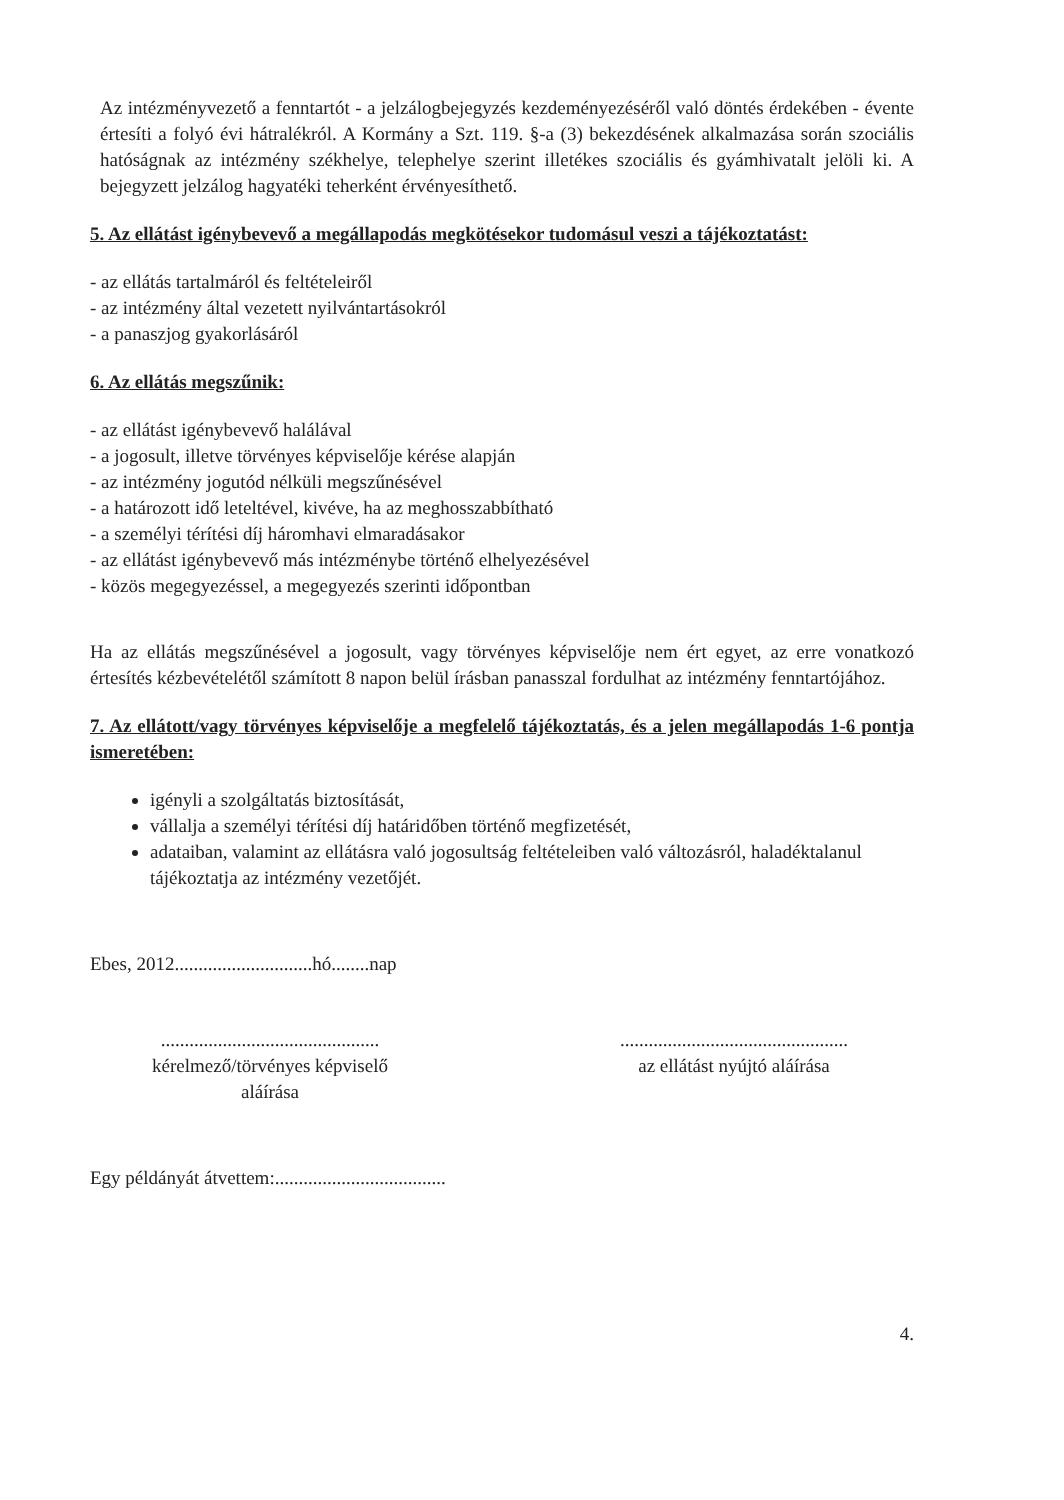Az intézményvezető a fenntartót - a jelzálogbejegyzés kezdeményezéséről való döntés érdekében - évente értesíti a folyó évi hátralékról. A Kormány a Szt. 119. §-a (3) bekezdésének alkalmazása során szociális hatóságnak az intézmény székhelye, telephelye szerint illetékes szociális és gyámhivatalt jelöli ki. A bejegyzett jelzálog hagyatéki teherként érvényesíthető.
5. Az ellátást igénybevevő a megállapodás megkötésekor tudomásul veszi a tájékoztatást:
- az ellátás tartalmáról és feltételeiről
- az intézmény által vezetett nyilvántartásokról
- a panaszjog gyakorlásáról
6. Az ellátás megszűnik:
- az ellátást igénybevevő halálával
- a jogosult, illetve törvényes képviselője kérése alapján
- az intézmény jogutód nélküli megszűnésével
- a határozott idő leteltével, kivéve, ha az meghosszabbítható
- a személyi térítési díj háromhavi elmaradásakor
- az ellátást igénybevevő más intézménybe történő elhelyezésével
- közös megegyezéssel, a megegyezés szerinti időpontban
Ha az ellátás megszűnésével a jogosult, vagy törvényes képviselője nem ért egyet, az erre vonatkozó értesítés kézbevételétől számított 8 napon belül írásban panasszal fordulhat az intézmény fenntartójához.
7. Az ellátott/vagy törvényes képviselője a megfelelő tájékoztatás, és a jelen megállapodás 1-6 pontja ismeretében:
igényli a szolgáltatás biztosítását,
vállalja a személyi térítési díj határidőben történő megfizetését,
adataiban, valamint az ellátásra való jogosultság feltételeiben való változásról, haladéktalanul tájékoztatja az intézmény vezetőjét.
Ebes, 2012.............................hó........nap
..............................................
kérelmező/törvényes képviselő
aláírása
................................................
az ellátást nyújtó aláírása
Egy példányát átvettem:....................................
4.